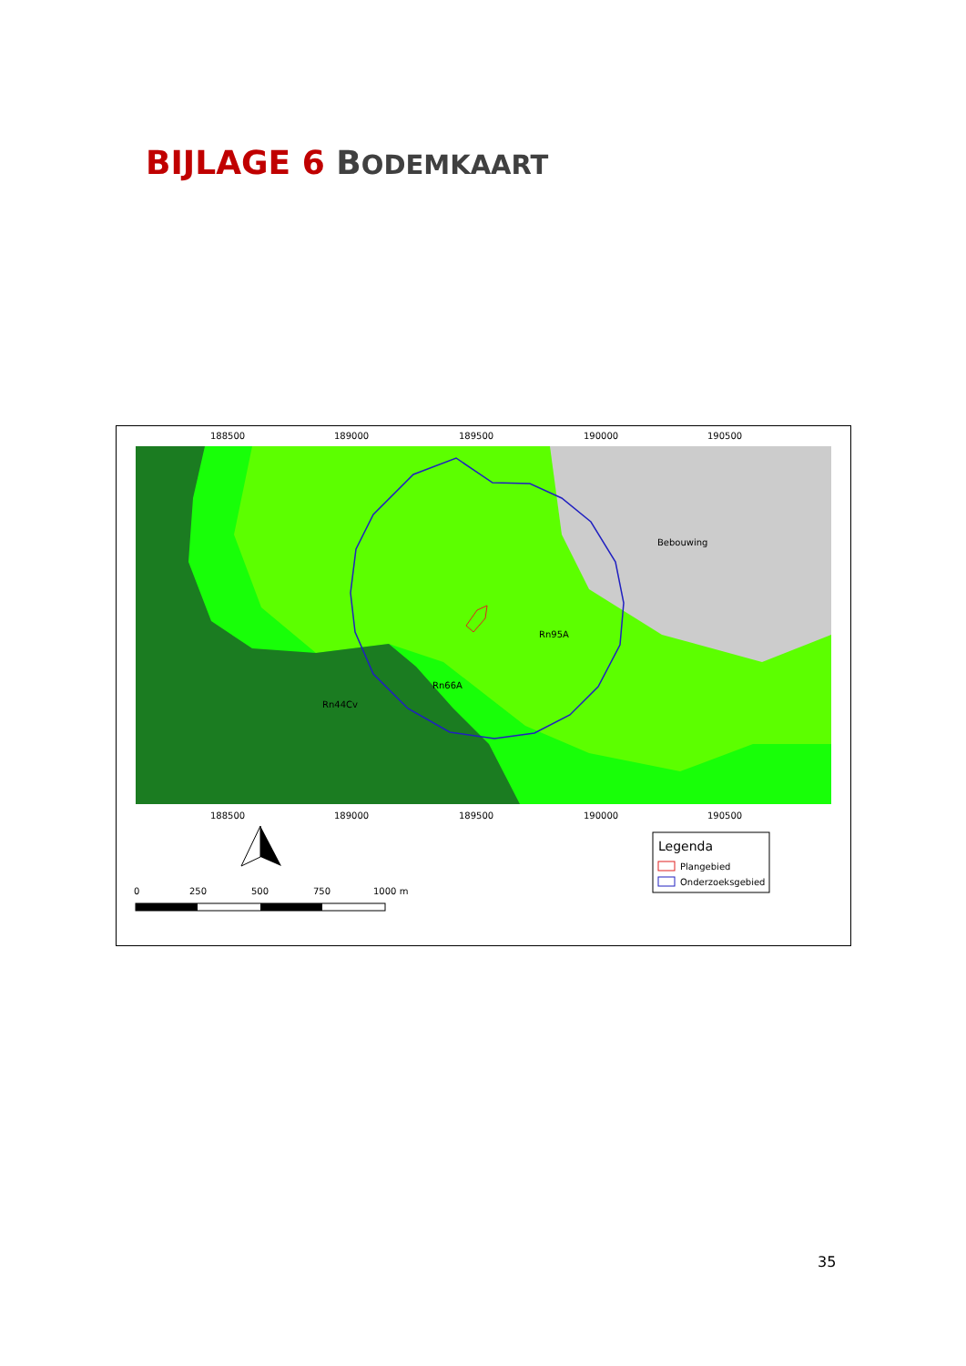BIJLAGE 6 BODEMKAART
Bebouwing
Rn95A
Rn66A
Rn44Cv
188500
189000
189500
190000
190500
188500
189000
189500
190000
190500
0
250
500
750
1000 m
Legenda
Plangebied
Onderzoeksgebied
35